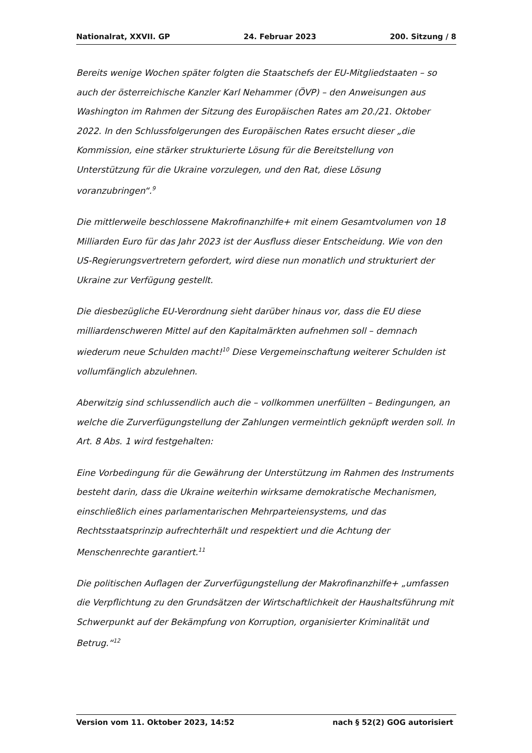Nationalrat, XXVII. GP 24. Februar 2023 200. Sitzung / 8
Bereits wenige Wochen später folgten die Staatschefs der EU-Mitgliedstaaten – so auch der österreichische Kanzler Karl Nehammer (ÖVP) – den Anweisungen aus Washington im Rahmen der Sitzung des Europäischen Rates am 20./21. Oktober 2022. In den Schlussfolgerungen des Europäischen Rates ersucht dieser „die Kommission, eine stärker strukturierte Lösung für die Bereitstellung von Unterstützung für die Ukraine vorzulegen, und den Rat, diese Lösung voranzubringen“.<sup>9</sup>
Die mittlerweile beschlossene Makrofinanzhilfe+ mit einem Gesamtvolumen von 18 Milliarden Euro für das Jahr 2023 ist der Ausfluss dieser Entscheidung. Wie von den US-Regierungsvertretern gefordert, wird diese nun monatlich und strukturiert der Ukraine zur Verfügung gestellt.
Die diesbezügliche EU-Verordnung sieht darüber hinaus vor, dass die EU diese milliardenschweren Mittel auf den Kapitalmärkten aufnehmen soll – demnach wiederum neue Schulden macht!<sup>10</sup> Diese Vergemeinschaftung weiterer Schulden ist vollumfänglich abzulehnen.
Aberwitzig sind schlussendlich auch die – vollkommen unerfüllten – Bedingungen, an welche die Zurverfügungstellung der Zahlungen vermeintlich geknüpft werden soll. In Art. 8 Abs. 1 wird festgehalten:
Eine Vorbedingung für die Gewährung der Unterstützung im Rahmen des Instruments besteht darin, dass die Ukraine weiterhin wirksame demokratische Mechanismen, einschließlich eines parlamentarischen Mehrparteiensystems, und das Rechtsstaatsprinzip aufrechterhält und respektiert und die Achtung der Menschenrechte garantiert.<sup>11</sup>
Die politischen Auflagen der Zurverfügungstellung der Makrofinanzhilfe+ „umfassen die Verpflichtung zu den Grundsätzen der Wirtschaftlichkeit der Haushaltsführung mit Schwerpunkt auf der Bekämpfung von Korruption, organisierter Kriminalität und Betrug.“<sup>12</sup>
Version vom 11. Oktober 2023, 14:52 nach § 52(2) GOG autorisiert